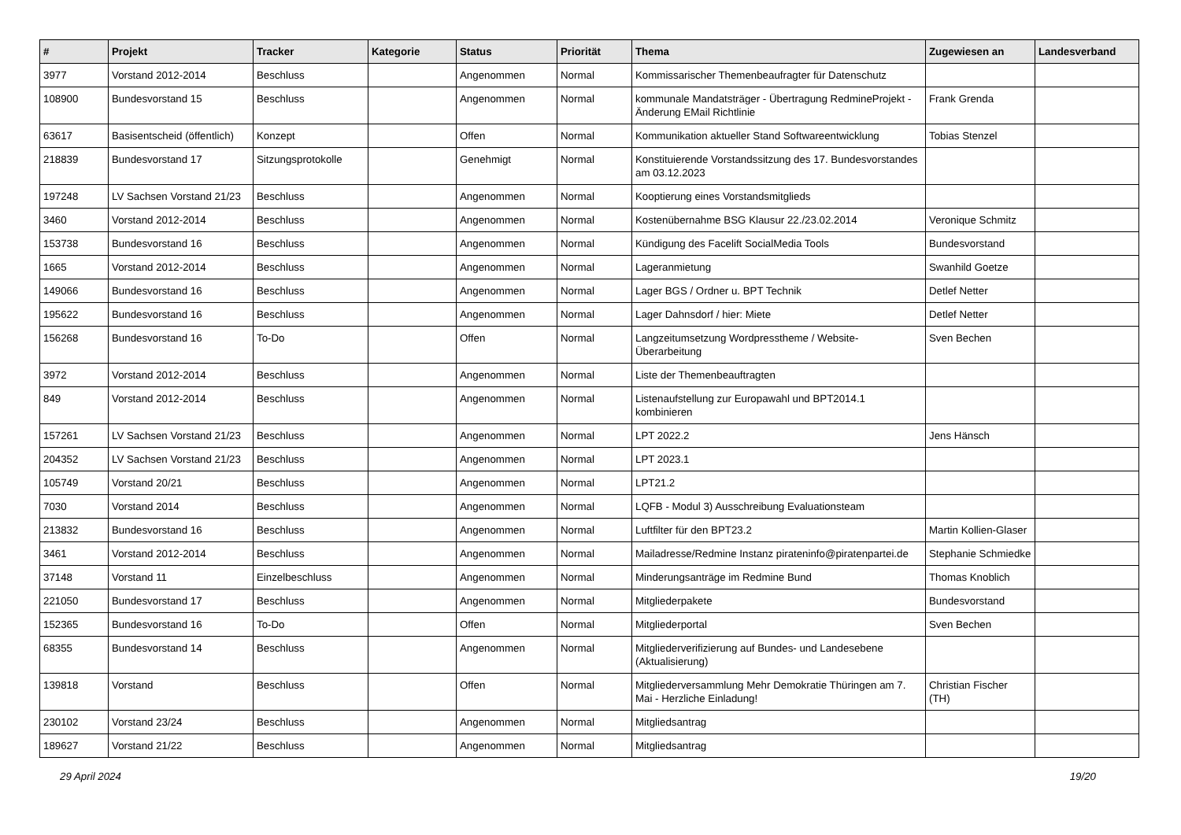| # | Projekt | Tracker | Kategorie | Status | Priorität | Thema | Zugewiesen an | Landesverband |
| --- | --- | --- | --- | --- | --- | --- | --- | --- |
| 3977 | Vorstand 2012-2014 | Beschluss | | Angenommen | Normal | Kommissarischer Themenbeaufragter für Datenschutz | | |
| 108900 | Bundesvorstand 15 | Beschluss | | Angenommen | Normal | kommunale Mandatsträger - Übertragung RedmineProjekt - Änderung EMail Richtlinie | Frank Grenda | |
| 63617 | Basisentscheid (öffentlich) | Konzept | | Offen | Normal | Kommunikation aktueller Stand Softwareentwicklung | Tobias Stenzel | |
| 218839 | Bundesvorstand 17 | Sitzungsprotokolle | | Genehmigt | Normal | Konstituierende Vorstandssitzung des 17. Bundesvorstandes am 03.12.2023 | | |
| 197248 | LV Sachsen Vorstand 21/23 | Beschluss | | Angenommen | Normal | Kooptierung eines Vorstandsmitglieds | | |
| 3460 | Vorstand 2012-2014 | Beschluss | | Angenommen | Normal | Kostenübernahme BSG Klausur 22./23.02.2014 | Veronique Schmitz | |
| 153738 | Bundesvorstand 16 | Beschluss | | Angenommen | Normal | Kündigung des Facelift SocialMedia Tools | Bundesvorstand | |
| 1665 | Vorstand 2012-2014 | Beschluss | | Angenommen | Normal | Lageranmietung | Swanhild Goetze | |
| 149066 | Bundesvorstand 16 | Beschluss | | Angenommen | Normal | Lager BGS / Ordner u. BPT Technik | Detlef Netter | |
| 195622 | Bundesvorstand 16 | Beschluss | | Angenommen | Normal | Lager Dahnsdorf / hier: Miete | Detlef Netter | |
| 156268 | Bundesvorstand 16 | To-Do | | Offen | Normal | Langzeitumsetzung Wordpresstheme / Website-Überarbeitung | Sven Bechen | |
| 3972 | Vorstand 2012-2014 | Beschluss | | Angenommen | Normal | Liste der Themenbeauftragten | | |
| 849 | Vorstand 2012-2014 | Beschluss | | Angenommen | Normal | Listenaufstellung zur Europawahl und BPT2014.1 kombinieren | | |
| 157261 | LV Sachsen Vorstand 21/23 | Beschluss | | Angenommen | Normal | LPT 2022.2 | Jens Hänsch | |
| 204352 | LV Sachsen Vorstand 21/23 | Beschluss | | Angenommen | Normal | LPT 2023.1 | | |
| 105749 | Vorstand 20/21 | Beschluss | | Angenommen | Normal | LPT21.2 | | |
| 7030 | Vorstand 2014 | Beschluss | | Angenommen | Normal | LQFB - Modul 3) Ausschreibung Evaluationsteam | | |
| 213832 | Bundesvorstand 16 | Beschluss | | Angenommen | Normal | Luftfilter für den BPT23.2 | Martin Kollien-Glaser | |
| 3461 | Vorstand 2012-2014 | Beschluss | | Angenommen | Normal | Mailadresse/Redmine Instanz pirateninfo@piratenpartei.de | Stephanie Schmiedke | |
| 37148 | Vorstand 11 | Einzelbeschluss | | Angenommen | Normal | Minderungsanträge im Redmine Bund | Thomas Knoblich | |
| 221050 | Bundesvorstand 17 | Beschluss | | Angenommen | Normal | Mitgliederpakete | Bundesvorstand | |
| 152365 | Bundesvorstand 16 | To-Do | | Offen | Normal | Mitgliederportal | Sven Bechen | |
| 68355 | Bundesvorstand 14 | Beschluss | | Angenommen | Normal | Mitgliederverifizierung auf Bundes- und Landesebene (Aktualisierung) | | |
| 139818 | Vorstand | Beschluss | | Offen | Normal | Mitgliederversammlung Mehr Demokratie Thüringen am 7. Mai - Herzliche Einladung! | Christian Fischer (TH) | |
| 230102 | Vorstand 23/24 | Beschluss | | Angenommen | Normal | Mitgliedsantrag | | |
| 189627 | Vorstand 21/22 | Beschluss | | Angenommen | Normal | Mitgliedsantrag | | |
29 April 2024 19/20